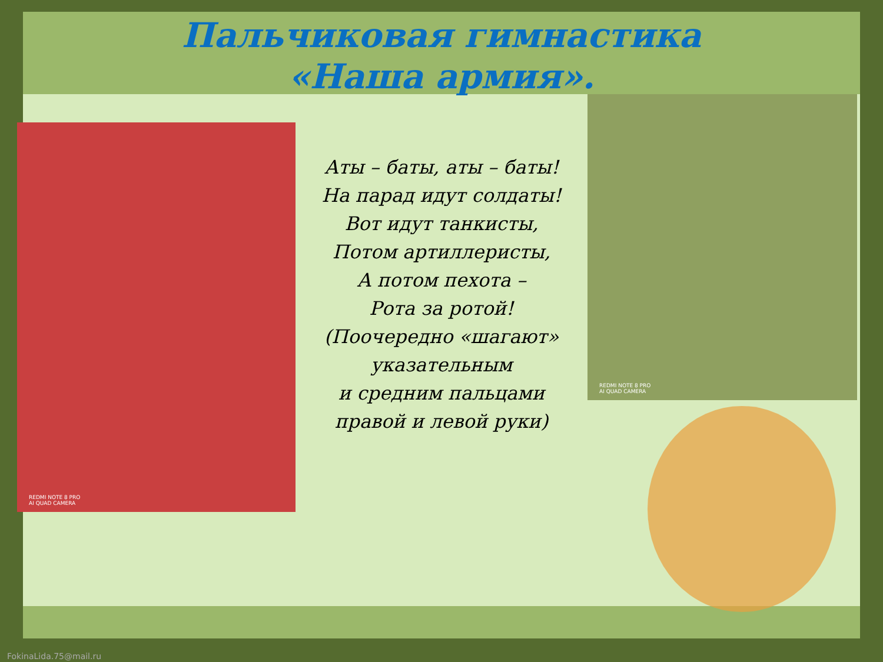Пальчиковая гимнастика
«Наша армия».
REDMI NOTE 8 PRO
AI QUAD CAMERA
Аты – баты, аты – баты!
На парад идут солдаты!
Вот идут танкисты,
Потом артиллеристы,
А потом пехота –
Рота за ротой!
(Поочередно «шагают»
указательным
и средним пальцами
правой и левой руки)
REDMI NOTE 8 PRO
AI QUAD CAMERA
FokinaLida.75@mail.ru